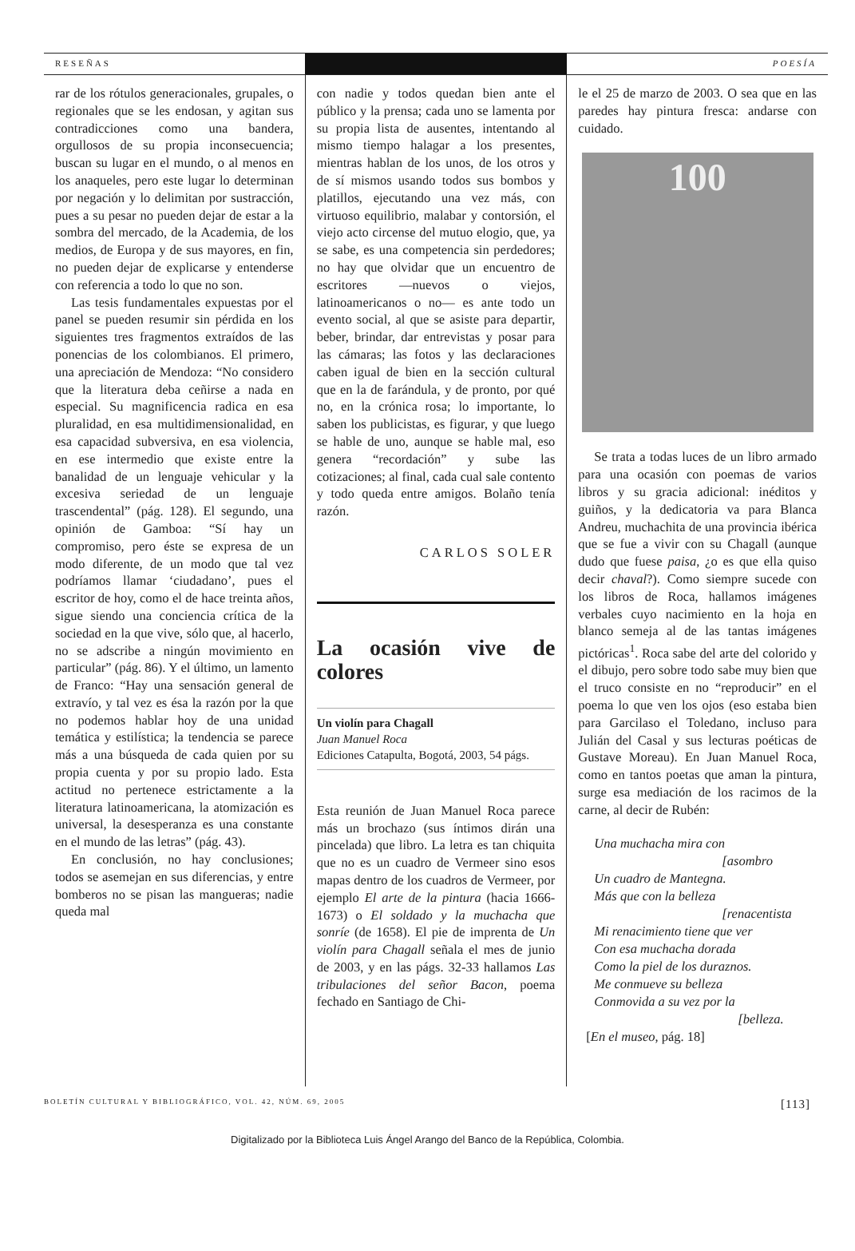RESEÑAS POESÍA
rar de los rótulos generacionales, grupales, o regionales que se les endosan, y agitan sus contradicciones como una bandera, orgullosos de su propia inconsecuencia; buscan su lugar en el mundo, o al menos en los anaqueles, pero este lugar lo determinan por negación y lo delimitan por sustracción, pues a su pesar no pueden dejar de estar a la sombra del mercado, de la Academia, de los medios, de Europa y de sus mayores, en fin, no pueden dejar de explicarse y entenderse con referencia a todo lo que no son.
Las tesis fundamentales expuestas por el panel se pueden resumir sin pérdida en los siguientes tres fragmentos extraídos de las ponencias de los colombianos. El primero, una apreciación de Mendoza: “No considero que la literatura deba ceñirse a nada en especial. Su magnificencia radica en esa pluralidad, en esa multidimensionalidad, en esa capacidad subversiva, en esa violencia, en ese intermedio que existe entre la banalidad de un lenguaje vehicular y la excesiva seriedad de un lenguaje trascendental” (pág. 128). El segundo, una opinión de Gamboa: “Sí hay un compromiso, pero éste se expresa de un modo diferente, de un modo que tal vez podríamos llamar ‘ciudadano’, pues el escritor de hoy, como el de hace treinta años, sigue siendo una conciencia crítica de la sociedad en la que vive, sólo que, al hacerlo, no se adscribe a ningún movimiento en particular” (pág. 86). Y el último, un lamento de Franco: “Hay una sensación general de extravío, y tal vez es ésa la razón por la que no podemos hablar hoy de una unidad temática y estilística; la tendencia se parece más a una búsqueda de cada quien por su propia cuenta y por su propio lado. Esta actitud no pertenece estrictamente a la literatura latinoamericana, la atomización es universal, la desesperanza es una constante en el mundo de las letras” (pág. 43).
En conclusión, no hay conclusiones; todos se asemejan en sus diferencias, y entre bomberos no se pisan las mangueras; nadie queda mal
con nadie y todos quedan bien ante el público y la prensa; cada uno se lamenta por su propia lista de ausentes, intentando al mismo tiempo halagar a los presentes, mientras hablan de los unos, de los otros y de sí mismos usando todos sus bombos y platillos, ejecutando una vez más, con virtuoso equilibrio, malabar y contorsión, el viejo acto circense del mutuo elogio, que, ya se sabe, es una competencia sin perdedores; no hay que olvidar que un encuentro de escritores —nuevos o viejos, latinoamericanos o no— es ante todo un evento social, al que se asiste para departir, beber, brindar, dar entrevistas y posar para las cámaras; las fotos y las declaraciones caben igual de bien en la sección cultural que en la de farándula, y de pronto, por qué no, en la crónica rosa; lo importante, lo saben los publicistas, es figurar, y que luego se hable de uno, aunque se hable mal, eso genera “recordación” y sube las cotizaciones; al final, cada cual sale contento y todo queda entre amigos. Bolaño tenía razón.
CARLOS SOLER
La ocasión vive de colores
Un violín para Chagall
Juan Manuel Roca
Ediciones Catapulta, Bogotá, 2003, 54 págs.
Esta reunión de Juan Manuel Roca parece más un brochazo (sus íntimos dirán una pincelada) que libro. La letra es tan chiquita que no es un cuadro de Vermeer sino esos mapas dentro de los cuadros de Vermeer, por ejemplo El arte de la pintura (hacia 1666-1673) o El soldado y la muchacha que sonríe (de 1658). El pie de imprenta de Un violín para Chagall señala el mes de junio de 2003, y en las págs. 32-33 hallamos Las tribulaciones del señor Bacon, poema fechado en Santiago de Chi-
le el 25 de marzo de 2003. O sea que en las paredes hay pintura fresca: andarse con cuidado.
100
Se trata a todas luces de un libro armado para una ocasión con poemas de varios libros y su gracia adicional: inéditos y guiños, y la dedicatoria va para Blanca Andreu, muchachita de una provincia ibérica que se fue a vivir con su Chagall (aunque dudo que fuese paisa, ¿o es que ella quiso decir chaval?). Como siempre sucede con los libros de Roca, hallamos imágenes verbales cuyo nacimiento en la hoja en blanco semeja al de las tantas imágenes pictóricas<sup>1</sup>. Roca sabe del arte del colorido y el dibujo, pero sobre todo sabe muy bien que el truco consiste en no “reproducir” en el poema lo que ven los ojos (eso estaba bien para Garcilaso el Toledano, incluso para Julián del Casal y sus lecturas poéticas de Gustave Moreau). En Juan Manuel Roca, como en tantos poetas que aman la pintura, surge esa mediación de los racimos de la carne, al decir de Rubén:
Una muchacha mira con
[asombro
Un cuadro de Mantegna.
Más que con la belleza
[renacentista
Mi renacimiento tiene que ver
Con esa muchacha dorada
Como la piel de los duraznos.
Me conmueve su belleza
Conmovida a su vez por la
[belleza.
[En el museo, pág. 18]
BOLETÍN CULTURAL Y BIBLIOGRÁFICO, VOL. 42, NÚM. 69, 2005 [113]
Digitalizado por la Biblioteca Luis Ángel Arango del Banco de la República, Colombia.